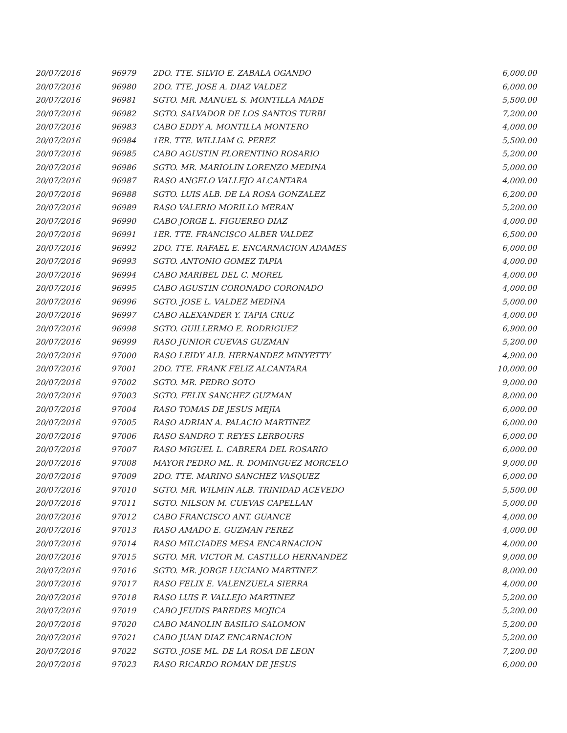| 20/07/2016 | 96979 | 2DO. TTE. SILVIO E. ZABALA OGANDO | 6,000.00 |
| 20/07/2016 | 96980 | 2DO. TTE. JOSE A. DIAZ VALDEZ | 6,000.00 |
| 20/07/2016 | 96981 | SGTO. MR. MANUEL S. MONTILLA MADE | 5,500.00 |
| 20/07/2016 | 96982 | SGTO. SALVADOR DE LOS SANTOS TURBI | 7,200.00 |
| 20/07/2016 | 96983 | CABO EDDY A. MONTILLA MONTERO | 4,000.00 |
| 20/07/2016 | 96984 | 1ER. TTE. WILLIAM G. PEREZ | 5,500.00 |
| 20/07/2016 | 96985 | CABO AGUSTIN FLORENTINO ROSARIO | 5,200.00 |
| 20/07/2016 | 96986 | SGTO. MR. MARIOLIN LORENZO MEDINA | 5,000.00 |
| 20/07/2016 | 96987 | RASO ANGELO VALLEJO ALCANTARA | 4,000.00 |
| 20/07/2016 | 96988 | SGTO. LUIS ALB. DE LA ROSA GONZALEZ | 6,200.00 |
| 20/07/2016 | 96989 | RASO VALERIO MORILLO MERAN | 5,200.00 |
| 20/07/2016 | 96990 | CABO JORGE L. FIGUEREO DIAZ | 4,000.00 |
| 20/07/2016 | 96991 | 1ER. TTE. FRANCISCO ALBER VALDEZ | 6,500.00 |
| 20/07/2016 | 96992 | 2DO. TTE. RAFAEL E. ENCARNACION ADAMES | 6,000.00 |
| 20/07/2016 | 96993 | SGTO. ANTONIO GOMEZ TAPIA | 4,000.00 |
| 20/07/2016 | 96994 | CABO MARIBEL DEL C. MOREL | 4,000.00 |
| 20/07/2016 | 96995 | CABO AGUSTIN CORONADO CORONADO | 4,000.00 |
| 20/07/2016 | 96996 | SGTO. JOSE L. VALDEZ MEDINA | 5,000.00 |
| 20/07/2016 | 96997 | CABO ALEXANDER Y. TAPIA CRUZ | 4,000.00 |
| 20/07/2016 | 96998 | SGTO. GUILLERMO E. RODRIGUEZ | 6,900.00 |
| 20/07/2016 | 96999 | RASO JUNIOR CUEVAS GUZMAN | 5,200.00 |
| 20/07/2016 | 97000 | RASO LEIDY ALB. HERNANDEZ MINYETTY | 4,900.00 |
| 20/07/2016 | 97001 | 2DO. TTE. FRANK FELIZ ALCANTARA | 10,000.00 |
| 20/07/2016 | 97002 | SGTO. MR. PEDRO SOTO | 9,000.00 |
| 20/07/2016 | 97003 | SGTO. FELIX SANCHEZ GUZMAN | 8,000.00 |
| 20/07/2016 | 97004 | RASO TOMAS DE JESUS MEJIA | 6,000.00 |
| 20/07/2016 | 97005 | RASO ADRIAN A. PALACIO MARTINEZ | 6,000.00 |
| 20/07/2016 | 97006 | RASO SANDRO T. REYES LERBOURS | 6,000.00 |
| 20/07/2016 | 97007 | RASO MIGUEL L. CABRERA DEL ROSARIO | 6,000.00 |
| 20/07/2016 | 97008 | MAYOR PEDRO ML. R. DOMINGUEZ MORCELO | 9,000.00 |
| 20/07/2016 | 97009 | 2DO. TTE. MARINO SANCHEZ VASQUEZ | 6,000.00 |
| 20/07/2016 | 97010 | SGTO. MR. WILMIN ALB. TRINIDAD ACEVEDO | 5,500.00 |
| 20/07/2016 | 97011 | SGTO. NILSON M. CUEVAS CAPELLAN | 5,000.00 |
| 20/07/2016 | 97012 | CABO FRANCISCO ANT. GUANCE | 4,000.00 |
| 20/07/2016 | 97013 | RASO AMADO E. GUZMAN PEREZ | 4,000.00 |
| 20/07/2016 | 97014 | RASO MILCIADES MESA ENCARNACION | 4,000.00 |
| 20/07/2016 | 97015 | SGTO. MR. VICTOR M. CASTILLO HERNANDEZ | 9,000.00 |
| 20/07/2016 | 97016 | SGTO. MR. JORGE LUCIANO MARTINEZ | 8,000.00 |
| 20/07/2016 | 97017 | RASO FELIX E. VALENZUELA SIERRA | 4,000.00 |
| 20/07/2016 | 97018 | RASO LUIS F. VALLEJO MARTINEZ | 5,200.00 |
| 20/07/2016 | 97019 | CABO JEUDIS PAREDES MOJICA | 5,200.00 |
| 20/07/2016 | 97020 | CABO MANOLIN BASILIO SALOMON | 5,200.00 |
| 20/07/2016 | 97021 | CABO JUAN DIAZ ENCARNACION | 5,200.00 |
| 20/07/2016 | 97022 | SGTO. JOSE ML. DE LA ROSA DE LEON | 7,200.00 |
| 20/07/2016 | 97023 | RASO RICARDO ROMAN DE JESUS | 6,000.00 |